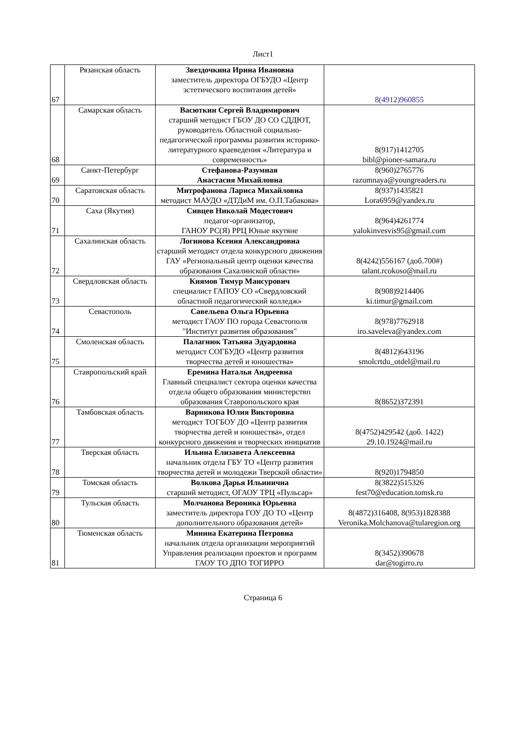Лист1
| 67 | Рязанская область | Звездочкина Ирина Ивановна заместитель директора ОГБУДО «Центр эстетического воспитания детей» | 8(4912)960855 |
| 68 | Самарская область | Васюткин Сергей Владимирович старший методист ГБОУ ДО СО СДДЮТ, руководитель Областной социально-педагогической программы развития историко-литературного краеведения «Литература и современность» | 8(917)1412705 bibl@pioner-samara.ru |
| 69 | Санкт-Петербург | Стефанова-Разумная Анастасия Михайловна | 8(960)2765776 razumnaya@youngreaders.ru |
| 70 | Саратовская область | Митрофанова Лариса Михайловна методист МАУДО «ДТДиМ им. О.П.Табакова» | 8(937)1435821 Lora6959@yandex.ru |
| 71 | Саха (Якутия) | Сивцев Николай Модестович педагог-организатор, ГАНОУ РС(Я) РРЦ Юные якутяне | 8(964)4261774 yalokinvesvis95@gmail.com |
| 72 | Сахалинская область | Логинова Ксения Александровна старший методист отдела конкурсного движения ГАУ «Региональный центр оценки качества образования Сахалинской области» | 8(4242)556167 (доб.700#) talant.rcokoso@mail.ru |
| 73 | Свердловская область | Киямов Тимур Мансурович специалист ГАПОУ СО «Свердловский областной педагогический колледж» | 8(908)9214406 ki.timur@gmail.com |
| 74 | Севастополь | Савельева Ольга Юрьевна методист ГАОУ ПО города Севастополя "Институт развития образования" | 8(978)7762918 iro.saveleva@yandex.com |
| 75 | Смоленская область | Палагнюк Татьяна Эдуардовна методист СОГБУДО «Центр развития творчества детей и юношества» | 8(4812)643196 smolcrtdu_otdel@mail.ru |
| 76 | Ставропольский край | Еремина Наталья Андреевна Главный специалист сектора оценки качества отдела общего образования министерствп образования Ставропольского края | 8(8652)372391 |
| 77 | Тамбовская область | Варникова Юлия Викторовна методист ТОГБОУ ДО «Центр развития творчества детей и юношества», отдел конкурсного движения и творческих инициатив | 8(4752)429542 (доб. 1422) 29.10.1924@mail.ru |
| 78 | Тверская область | Ильина Елизавета Алексеевна начальник отдела ГБУ ТО «Центр развития творчества детей и молодежи Тверской области» | 8(920)1794850 |
| 79 | Томская область | Волкова Дарья Ильинична старший методист, ОГАОУ ТРЦ «Пульсар» | 8(3822)515326 fest70@education.tomsk.ru |
| 80 | Тульская область | Молчанова Вероника Юрьевна заместитель директора ГОУ ДО ТО «Центр дополнительного образования детей» | 8(4872)316408, 8(953)1828388 Veronika.Molchanova@tularegion.org |
| 81 | Тюменская область | Минина Екатерина Петровна начальник отдела организации мероприятий Управления реализации проектов и программ ГАОУ ТО ДПО ТОГИРРО | 8(3452)390678 dar@togirro.ru |
Страница 6